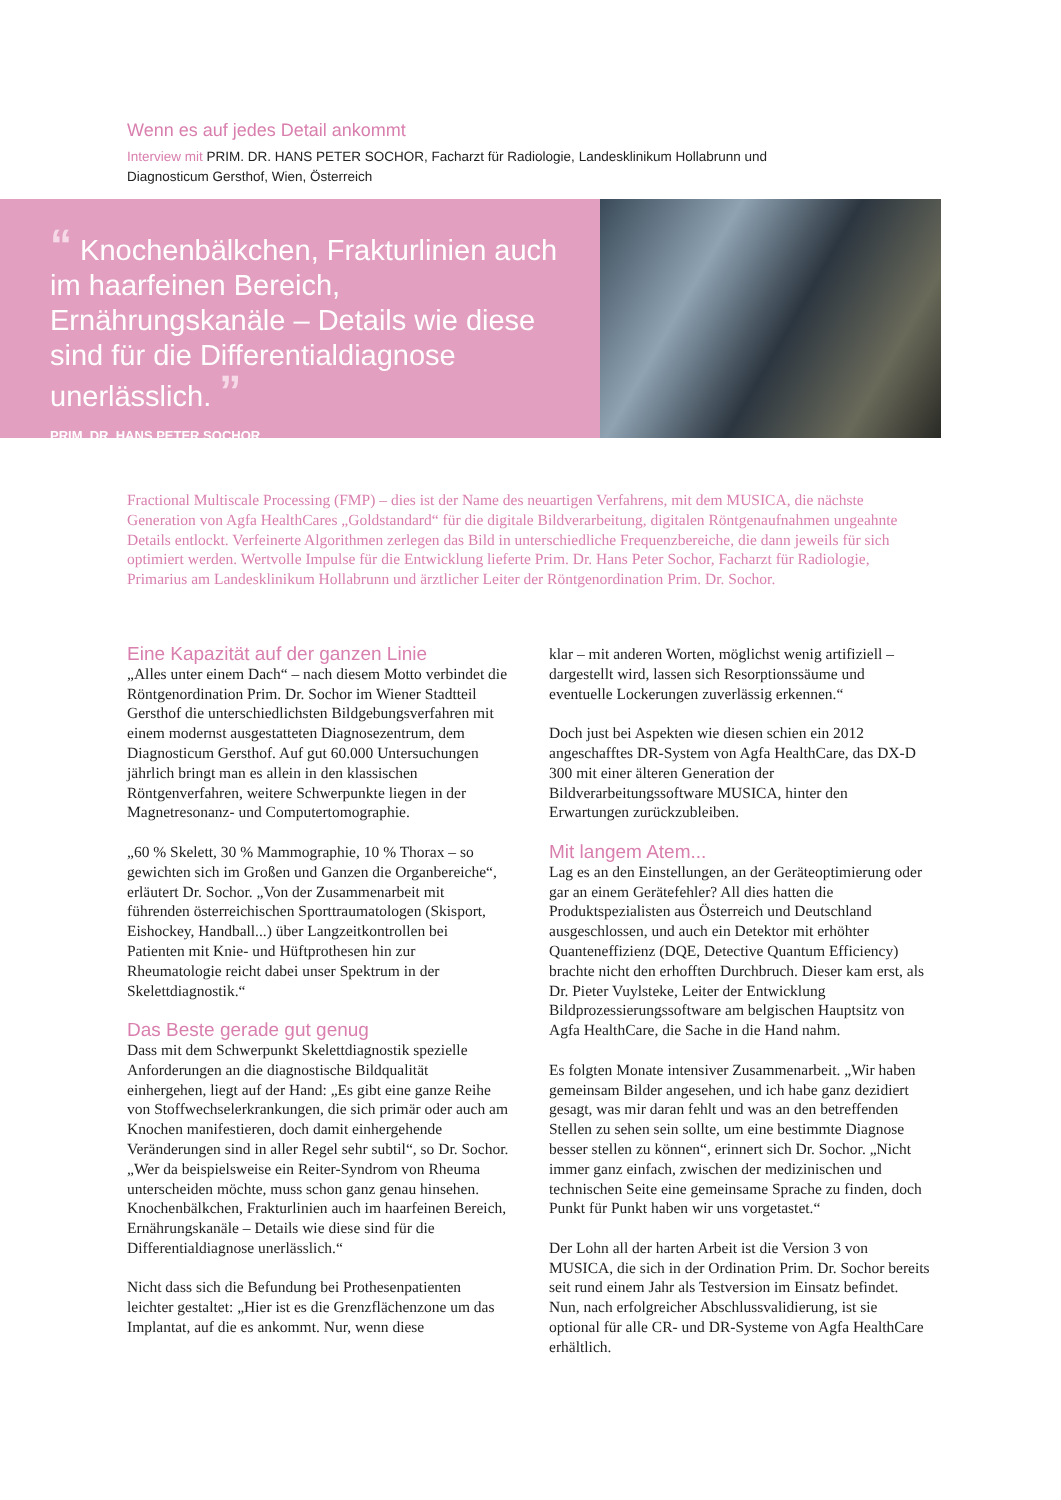Wenn es auf jedes Detail ankommt
Interview mit PRIM. DR. HANS PETER SOCHOR, Facharzt für Radiologie, Landesklinikum Hollabrunn und Diagnosticum Gersthof, Wien, Österreich
“ Knochenbälkchen, Frakturlinien auch im haarfeinen Bereich, Ernährungskanäle – Details wie diese sind für die Differentialdiagnose unerlässlich. ”
PRIM. DR. HANS PETER SOCHOR
Fractional Multiscale Processing (FMP) – dies ist der Name des neuartigen Verfahrens, mit dem MUSICA, die nächste Generation von Agfa HealthCares „Goldstandard“ für die digitale Bildverarbeitung, digitalen Röntgenaufnahmen ungeahnte Details entlockt. Verfeinerte Algorithmen zerlegen das Bild in unterschiedliche Frequenzbereiche, die dann jeweils für sich optimiert werden. Wertvolle Impulse für die Entwicklung lieferte Prim. Dr. Hans Peter Sochor, Facharzt für Radiologie, Primarius am Landesklinikum Hollabrunn und ärztlicher Leiter der Röntgenordination Prim. Dr. Sochor.
Eine Kapazität auf der ganzen Linie
„Alles unter einem Dach“ – nach diesem Motto verbindet die Röntgenordination Prim. Dr. Sochor im Wiener Stadtteil Gersthof die unterschiedlichsten Bildgebungsverfahren mit einem modernst ausgestatteten Diagnosezentrum, dem Diagnosticum Gersthof. Auf gut 60.000 Untersuchungen jährlich bringt man es allein in den klassischen Röntgenverfahren, weitere Schwerpunkte liegen in der Magnetresonanz- und Computertomographie.
„60 % Skelett, 30 % Mammographie, 10 % Thorax – so gewichten sich im Großen und Ganzen die Organbereiche“, erläutert Dr. Sochor. „Von der Zusammenarbeit mit führenden österreichischen Sporttraumatologen (Skisport, Eishockey, Handball...) über Langzeitkontrollen bei Patienten mit Knie- und Hüftprothesen hin zur Rheumatologie reicht dabei unser Spektrum in der Skelettdiagnostik.“
Das Beste gerade gut genug
Dass mit dem Schwerpunkt Skelettdiagnostik spezielle Anforderungen an die diagnostische Bildqualität einhergehen, liegt auf der Hand: „Es gibt eine ganze Reihe von Stoffwechselerkrankungen, die sich primär oder auch am Knochen manifestieren, doch damit einhergehende Veränderungen sind in aller Regel sehr subtil“, so Dr. Sochor. „Wer da beispielsweise ein Reiter-Syndrom von Rheuma unterscheiden möchte, muss schon ganz genau hinsehen. Knochenbälkchen, Frakturlinien auch im haarfeinen Bereich, Ernährungskanäle – Details wie diese sind für die Differentialdiagnose unerlässlich.“
Nicht dass sich die Befundung bei Prothesenpatienten leichter gestaltet: „Hier ist es die Grenzflächenzone um das Implantat, auf die es ankommt. Nur, wenn diese
klar – mit anderen Worten, möglichst wenig artifiziell – dargestellt wird, lassen sich Resorptionssäume und eventuelle Lockerungen zuverlässig erkennen.“
Doch just bei Aspekten wie diesen schien ein 2012 angeschafftes DR-System von Agfa HealthCare, das DX-D 300 mit einer älteren Generation der Bildverarbeitungssoftware MUSICA, hinter den Erwartungen zurückzubleiben.
Mit langem Atem...
Lag es an den Einstellungen, an der Geräteoptimierung oder gar an einem Gerätefehler? All dies hatten die Produktspezialisten aus Österreich und Deutschland ausgeschlossen, und auch ein Detektor mit erhöhter Quanteneffizienz (DQE, Detective Quantum Efficiency) brachte nicht den erhofften Durchbruch. Dieser kam erst, als Dr. Pieter Vuylsteke, Leiter der Entwicklung Bildprozessierungssoftware am belgischen Hauptsitz von Agfa HealthCare, die Sache in die Hand nahm.
Es folgten Monate intensiver Zusammenarbeit. „Wir haben gemeinsam Bilder angesehen, und ich habe ganz dezidiert gesagt, was mir daran fehlt und was an den betreffenden Stellen zu sehen sein sollte, um eine bestimmte Diagnose besser stellen zu können“, erinnert sich Dr. Sochor. „Nicht immer ganz einfach, zwischen der medizinischen und technischen Seite eine gemeinsame Sprache zu finden, doch Punkt für Punkt haben wir uns vorgetastet.“
Der Lohn all der harten Arbeit ist die Version 3 von MUSICA, die sich in der Ordination Prim. Dr. Sochor bereits seit rund einem Jahr als Testversion im Einsatz befindet. Nun, nach erfolgreicher Abschlussvalidierung, ist sie optional für alle CR- und DR-Systeme von Agfa HealthCare erhältlich.